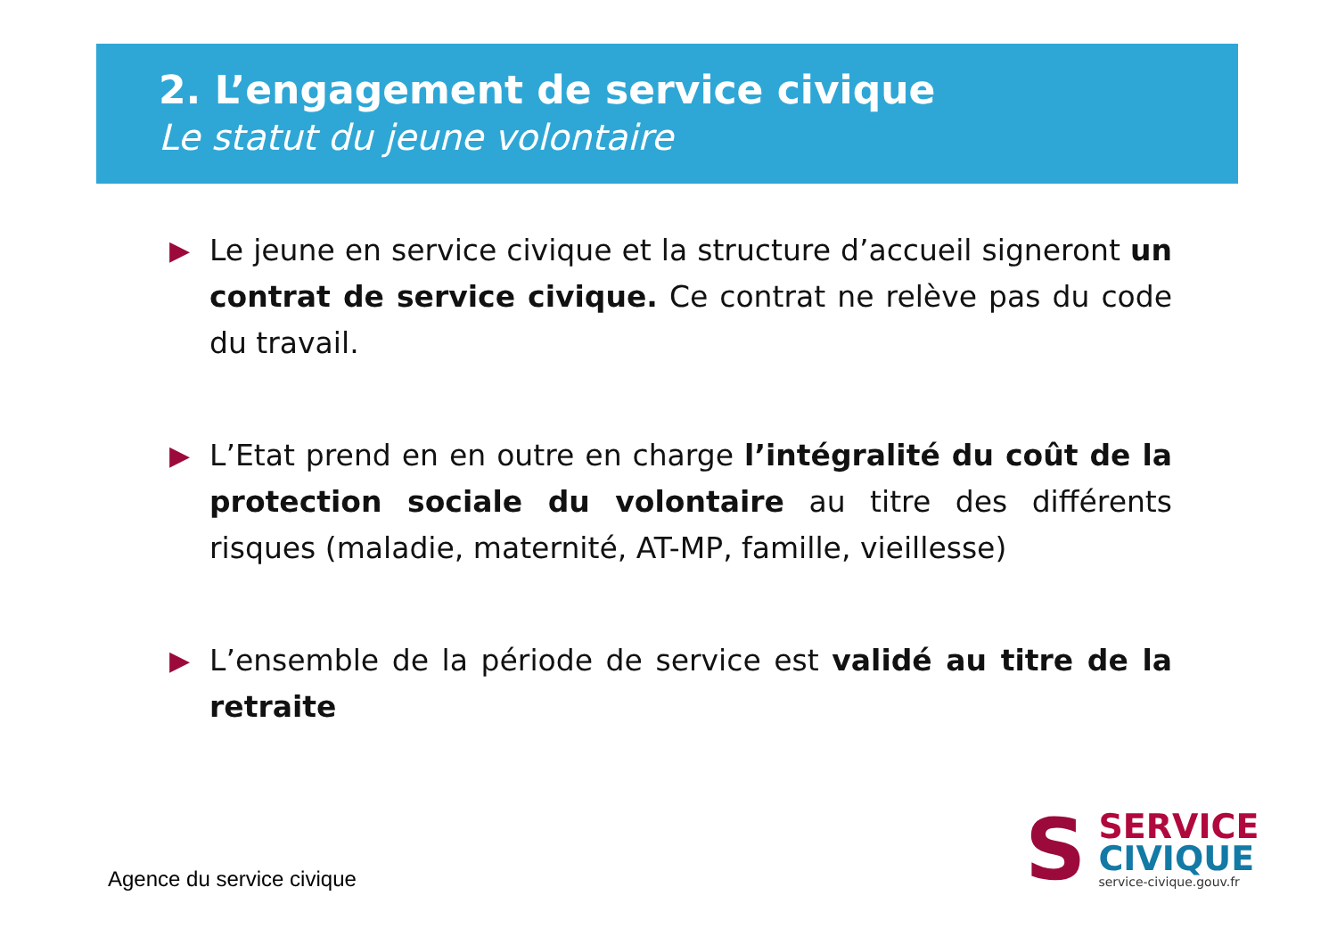2. L’engagement de service civique
Le statut du jeune volontaire
▶ Le jeune en service civique et la structure d’accueil signeront un contrat de service civique. Ce contrat ne relève pas du code du travail.
▶ L’Etat prend en en outre en charge l’intégralité du coût de la protection sociale du volontaire au titre des différents risques (maladie, maternité, AT-MP, famille, vieillesse)
▶ L’ensemble de la période de service est validé au titre de la retraite
Agence du service civique
S
SERVICE
CIVIQUE
service-civique.gouv.fr